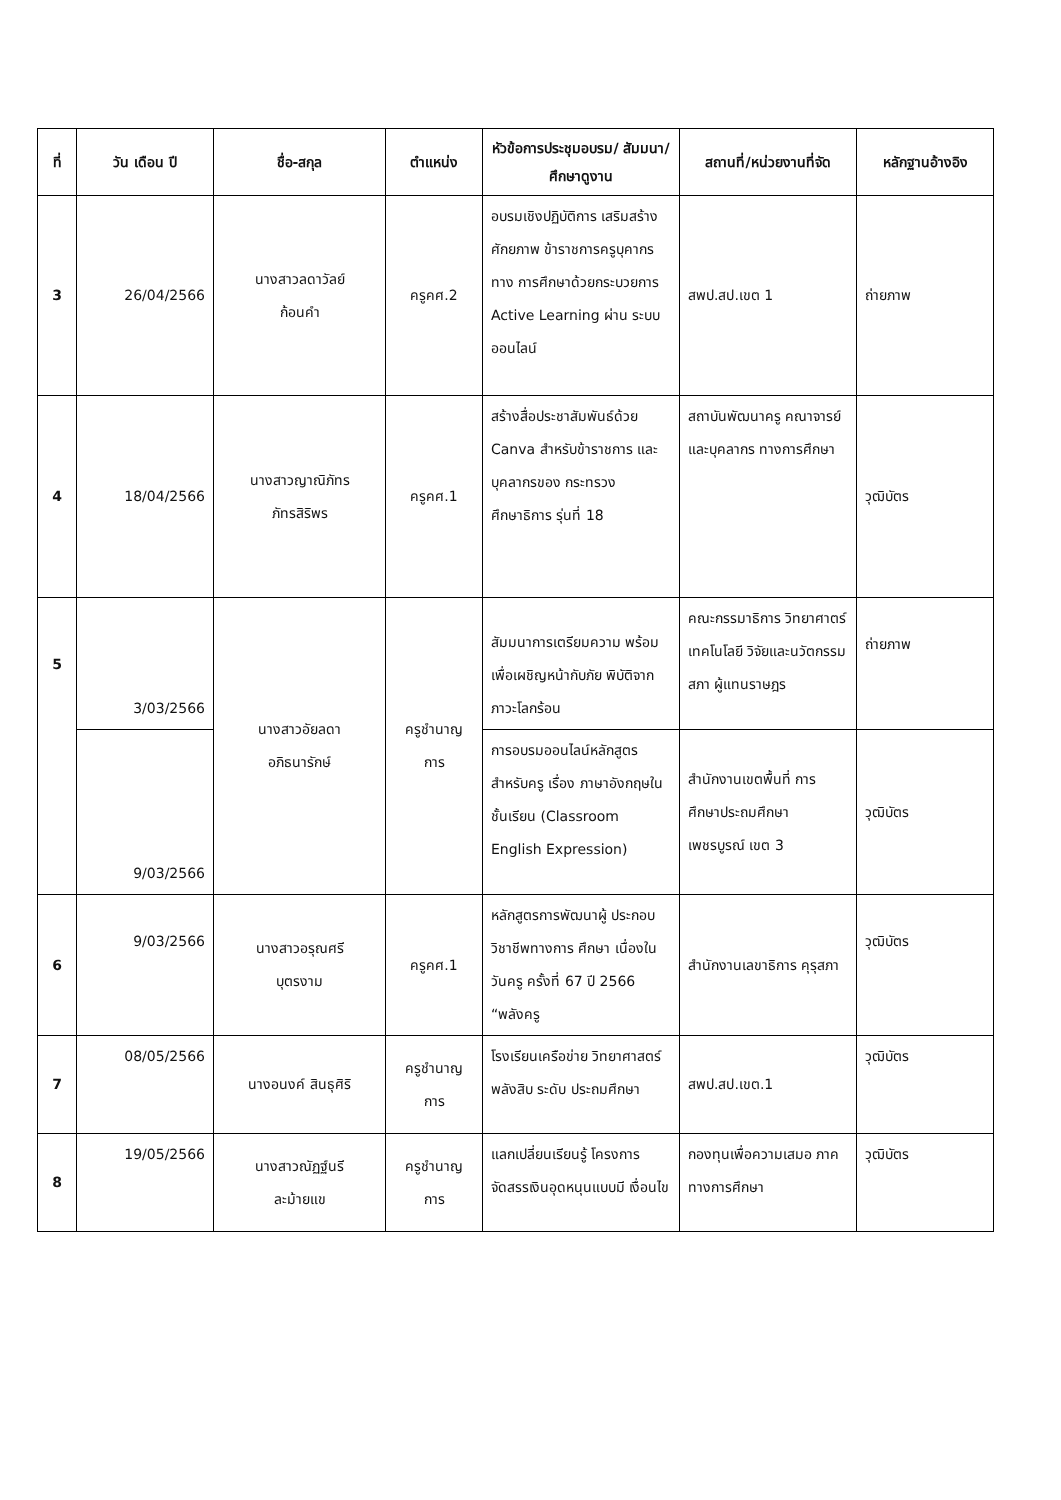| ที่ | วัน เดือน ปี | ชื่อ-สกุล | ตำแหน่ง | หัวข้อการประชุมอบรม/ สัมมนา/ศึกษาดูงาน | สถานที่/หน่วยงานที่จัด | หลักฐานอ้างอิง |
| --- | --- | --- | --- | --- | --- | --- |
| 3 | 26/04/2566 | นางสาวลดาวัลย์ ก้อนคำ | ครูคศ.2 | อบรมเชิงปฏิบัติการ เสริมสร้างศักยภาพ ข้าราชการครูบุคากรทาง การศึกษาด้วยกระบวยการ Active Learning ผ่าน ระบบออนไลน์ | สพป.สป.เขต 1 | ถ่ายภาพ |
| 4 | 18/04/2566 | นางสาวญาณิภัทร ภัทรสิริพร | ครูคศ.1 | สร้างสื่อประชาสัมพันธ์ด้วย Canva สำหรับข้าราชการ และบุคลากรของ กระทรวงศึกษาธิการ รุ่นที่ 18 | สถาบันพัฒนาครู คณาจารย์ และบุคลากร ทางการศึกษา | วุฒิบัตร |
| 5 | 3/03/2566 | นางสาวอัยลดา อภิธนารักษ์ | ครูชำนาญ การ | สัมมนาการเตรียมความ พร้อมเพื่อเผชิญหน้ากับภัย พิบัติจากภาวะโลกร้อน | คณะกรรมาธิการ วิทยาศาตร์ เทคโนโลยี วิจัยและนวัตกรรม สภา ผู้แทนราษฎร | ถ่ายภาพ |
| | 9/03/2566 | | | การอบรมออนไลน์หลักสูตร สำหรับครู เรื่อง ภาษาอังกฤษในชั้นเรียน (Classroom English Expression) | สำนักงานเขตพื้นที่ การศึกษาประถมศึกษา เพชรบูรณ์ เขต 3 | วุฒิบัตร |
| 6 | 9/03/2566 | นางสาวอรุณศรี บุตรงาม | ครูคศ.1 | หลักสูตรการพัฒนาผู้ ประกอบวิชาชีพทางการ ศึกษา เนื่องในวันครู ครั้งที่ 67 ปี 2566 “พลังครู | สำนักงานเลขาธิการ คุรุสภา | วุฒิบัตร |
| 7 | 08/05/2566 | นางอนงค์ สินธุศิริ | ครูชำนาญ การ | โรงเรียนเครือข่าย วิทยาศาสตร์พลังสิบ ระดับ ประถมศึกษา | สพป.สป.เขต.1 | วุฒิบัตร |
| 8 | 19/05/2566 | นางสาวณัฏฐ์นรี ละม้ายแข | ครูชำนาญ การ | แลกเปลี่ยนเรียนรู้ โครงการ จัดสรรเงินอุดหนุนแบบมี เงื่อนไข | กองทุนเพื่อความเสมอ ภาคทางการศึกษา | วุฒิบัตร |